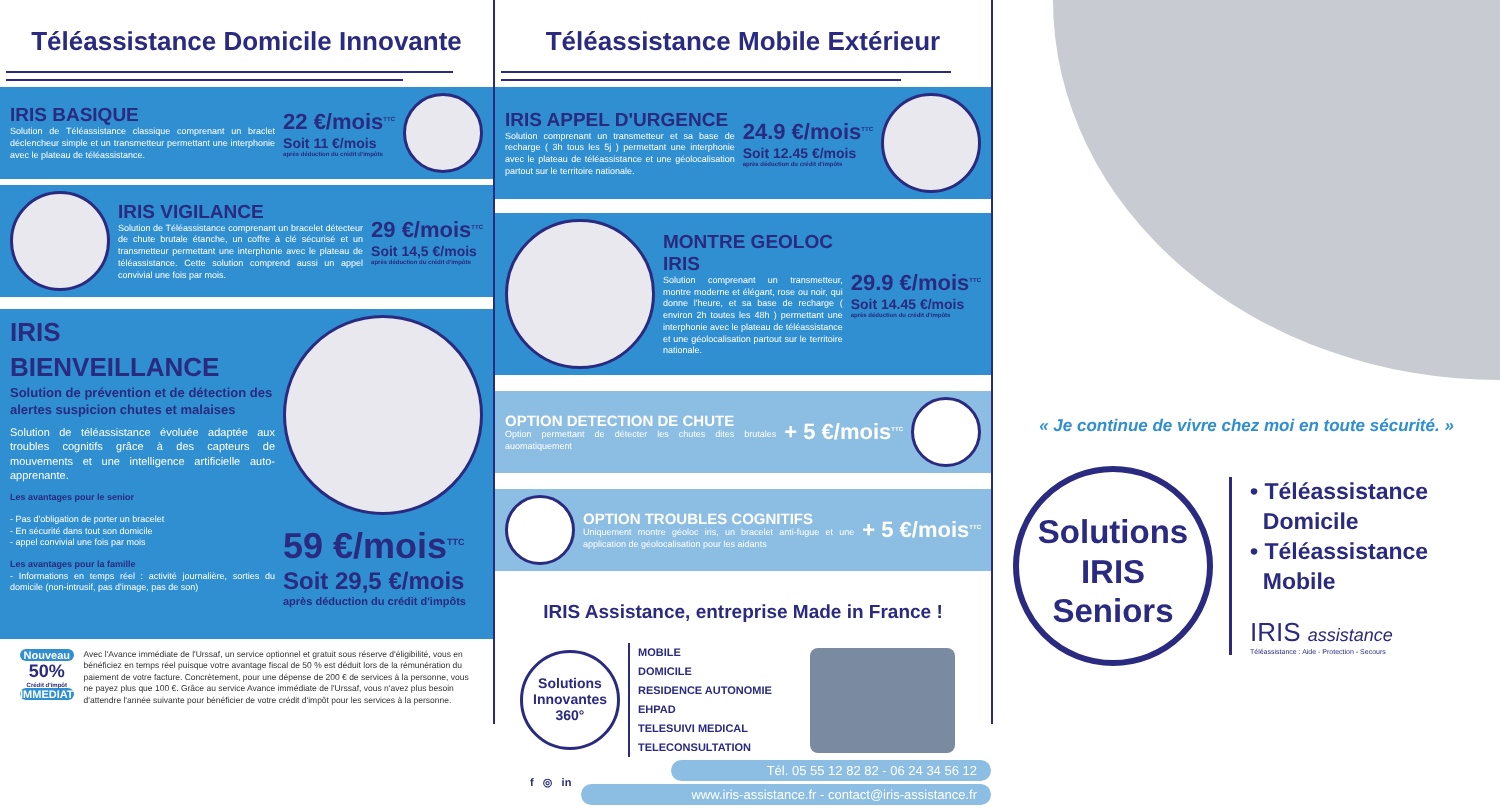Téléassistance Domicile Innovante
IRIS BASIQUE
Solution de Téléassistance classique comprenant un braclet déclencheur simple et un transmetteur permettant une interphonie avec le plateau de téléassistance.
22 €/mois<sup>TTC</sup>
Soit 11 €/mois
après déduction du crédit d'impôts
IRIS VIGILANCE
Solution de Téléassistance comprenant un bracelet détecteur de chute brutale étanche, un coffre à clé sécurisé et un transmetteur permettant une interphonie avec le plateau de téléassistance. Cette solution comprend aussi un appel convivial une fois par mois.
29 €/mois<sup>TTC</sup>
Soit 14,5 €/mois
après déduction du crédit d'impôts
IRIS BIENVEILLANCE
Solution de prévention et de détection des alertes suspicion chutes et malaises
Solution de téléassistance évoluée adaptée aux troubles cognitifs grâce à des capteurs de mouvements et une intelligence artificielle auto- apprenante.
Les avantages pour le senior
- Pas d'obligation de porter un bracelet
- En sécurité dans tout son domicile
- appel convivial une fois par mois
Les avantages pour la famille
- Informations en temps réel : activité journalière, sorties du domicile (non-intrusif, pas d'image, pas de son)
59 €/mois<sup>TTC</sup>
Soit 29,5 €/mois
après déduction du crédit d'impôts
Nouveau
50%
Crédit d'impôt
IMMEDIAT
Avec l'Avance immédiate de l'Urssaf, un service optionnel et gratuit sous réserve d'éligibilité, vous en bénéficiez en temps réel puisque votre avantage fiscal de 50 % est déduit lors de la rémunération du paiement de votre facture. Concrètement, pour une dépense de 200 € de services à la personne, vous ne payez plus que 100 €. Grâce au service Avance immédiate de l'Urssaf, vous n'avez plus besoin d'attendre l'année suivante pour bénéficier de votre crédit d'impôt pour les services à la personne.
Téléassistance Mobile Extérieur
IRIS APPEL D'URGENCE
Solution comprenant un transmetteur et sa base de recharge ( 3h tous les 5j ) permettant une interphonie avec le plateau de téléassistance et une géolocalisation partout sur le territoire nationale.
24.9 €/mois<sup>TTC</sup>
Soit 12.45 €/mois
après déduction du crédit d'impôts
MONTRE GEOLOC IRIS
Solution comprenant un transmetteur, montre moderne et élégant, rose ou noir, qui donne l'heure, et sa base de recharge ( environ 2h toutes les 48h ) permettant une interphonie avec le plateau de téléassistance et une géolocalisation partout sur le territoire nationale.
29.9 €/mois<sup>TTC</sup>
Soit 14.45 €/mois
après déduction du crédit d'impôts
OPTION DETECTION DE CHUTE
Option permettant de détecter les chutes dites brutales auomatiquement
+ 5 €/mois<sup>TTC</sup>
OPTION TROUBLES COGNITIFS
Uniquement montre géoloc iris, un bracelet anti-fugue et une application de géolocalisation pour les aidants
+ 5 €/mois<sup>TTC</sup>
IRIS Assistance, entreprise Made in France !
Solutions Innovantes 360°
MOBILE
DOMICILE
RESIDENCE AUTONOMIE
EHPAD
TELESUIVI MEDICAL
TELECONSULTATION
f ◎ in
Tél. 05 55 12 82 82 - 06 24 34 56 12
www.iris-assistance.fr - contact@iris-assistance.fr
« Je continue de vivre chez moi en toute sécurité. »
Solutions IRIS Seniors
• Téléassistance
Domicile
• Téléassistance
Mobile
IRIS assistance
Téléassistance : Aide - Protection - Secours